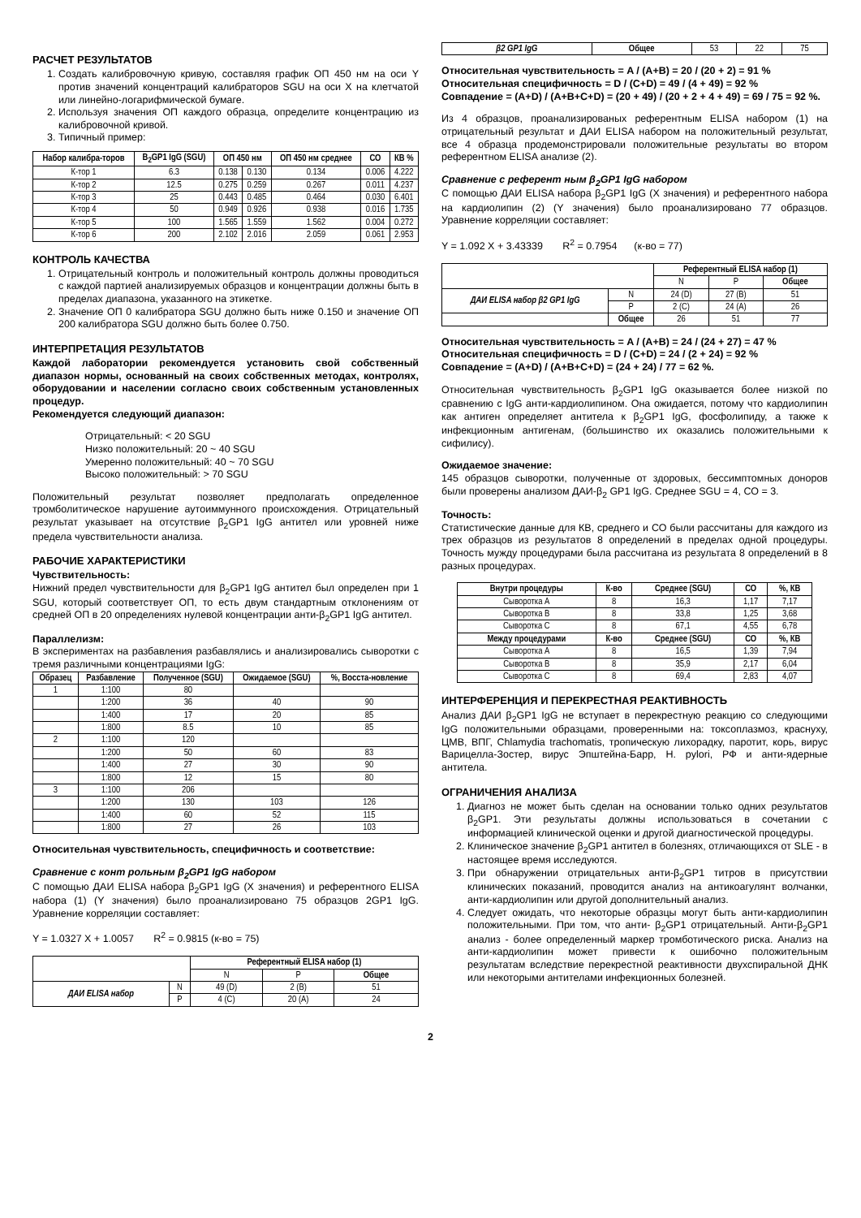РАСЧЕТ РЕЗУЛЬТАТОВ
1. Создать калибровочную кривую, составляя график ОП 450 нм на оси Y против значений концентраций калибраторов SGU на оси X на клетчатой или линейно-логарифмической бумаге.
2. Используя значения ОП каждого образца, определите концентрацию из калибровочной кривой.
3. Типичный пример:
| Набор калибра-торов | B<sub>2</sub>GP1 IgG (SGU) | ОП 450 нм | | ОП 450 нм среднее | СО | КВ % |
| --- | --- | --- | --- | --- | --- | --- |
| К-тор 1 | 6.3 | 0.138 | 0.130 | 0.134 | 0.006 | 4.222 |
| К-тор 2 | 12.5 | 0.275 | 0.259 | 0.267 | 0.011 | 4.237 |
| К-тор 3 | 25 | 0.443 | 0.485 | 0.464 | 0.030 | 6.401 |
| К-тор 4 | 50 | 0.949 | 0.926 | 0.938 | 0.016 | 1.735 |
| К-тор 5 | 100 | 1.565 | 1.559 | 1.562 | 0.004 | 0.272 |
| К-тор 6 | 200 | 2.102 | 2.016 | 2.059 | 0.061 | 2.953 |
КОНТРОЛЬ КАЧЕСТВА
1. Отрицательный контроль и положительный контроль должны проводиться с каждой партией анализируемых образцов и концентрации должны быть в пределах диапазона, указанного на этикетке.
2. Значение ОП 0 калибратора SGU должно быть ниже 0.150 и значение ОП 200 калибратора SGU должно быть более 0.750.
ИНТЕРПРЕТАЦИЯ РЕЗУЛЬТАТОВ
Каждой лаборатории рекомендуется установить свой собственный диапазон нормы, основанный на своих собственных методах, контролях, оборудовании и населении согласно своих собственным установленных процедур.
Рекомендуется следующий диапазон:
Отрицательный: < 20 SGU
Низко положительный: 20 ~ 40 SGU
Умеренно положительный: 40 ~ 70 SGU
Высоко положительный: > 70 SGU
Положительный результат позволяет предполагать определенное тромболитическое нарушение аутоиммунного происхождения. Отрицательный результат указывает на отсутствие β<sub>2</sub>GP1 IgG антител или уровней ниже предела чувствительности анализа.
РАБОЧИЕ ХАРАКТЕРИСТИКИ
Чувствительность:
Нижний предел чувствительности для β<sub>2</sub>GP1 IgG антител был определен при 1 SGU, который соответствует ОП, то есть двум стандартным отклонениям от средней ОП в 20 определениях нулевой концентрации анти-β<sub>2</sub>GP1 IgG антител.
Параллелизм:
В экспериментах на разбавления разбавлялись и анализировались сыворотки с тремя различными концентрациями IgG:
| Образец | Разбавление | Полученное (SGU) | Ожидаемое (SGU) | %, Восста-новление |
| --- | --- | --- | --- | --- |
| 1 | 1:100 | 80 | | |
| | 1:200 | 36 | 40 | 90 |
| | 1:400 | 17 | 20 | 85 |
| | 1:800 | 8.5 | 10 | 85 |
| 2 | 1:100 | 120 | | |
| | 1:200 | 50 | 60 | 83 |
| | 1:400 | 27 | 30 | 90 |
| | 1:800 | 12 | 15 | 80 |
| 3 | 1:100 | 206 | | |
| | 1:200 | 130 | 103 | 126 |
| | 1:400 | 60 | 52 | 115 |
| | 1:800 | 27 | 26 | 103 |
Относительная чувствительность, специфичность и соответствие:
Сравнение с конт рольным β<sub>2</sub>GP1 IgG набором
С помощью ДАИ ELISA набора β<sub>2</sub>GP1 IgG (X значения) и референтного ELISA набора (1) (Y значения) было проанализировано 75 образцов 2GP1 IgG. Уравнение корреляции составляет:
Y = 1.0327 X + 1.0057 R<sup>2</sup> = 0.9815 (к-во = 75)
| | | Референтный ELISA набор (1) | | |
| | | N | P | Общее |
| ДАИ ELISA набор | N | 49 (D) | 2 (B) | 51 |
| | P | 4 (C) | 20 (A) | 24 |
| β2 GP1 IgG | Общее | 53 | 22 | 75 |
Относительная чувствительность = A / (A+B) = 20 / (20 + 2) = 91 %
Относительная специфичность = D / (C+D) = 49 / (4 + 49) = 92 %
Совпадение = (A+D) / (A+B+C+D) = (20 + 49) / (20 + 2 + 4 + 49) = 69 / 75 = 92 %.
Из 4 образцов, проанализированых референтным ELISA набором (1) на отрицательный результат и ДАИ ELISA набором на положительный результат, все 4 образца продемонстрировали положительные результаты во втором референтном ELISA анализе (2).
Сравнение с референт ным β<sub>2</sub>GP1 IgG набором
С помощью ДАИ ELISA набора β<sub>2</sub>GP1 IgG (X значения) и референтного набора на кардиолипин (2) (Y значения) было проанализировано 77 образцов. Уравнение корреляции составляет:
Y = 1.092 X + 3.43339 R<sup>2</sup> = 0.7954 (к-во = 77)
| | | Референтный ELISA набор (1) | | |
| | | N | P | Общее |
| ДАИ ELISA набор β2 GP1 IgG | N | 24 (D) | 27 (B) | 51 |
| | P | 2 (C) | 24 (A) | 26 |
| | Общее | 26 | 51 | 77 |
Относительная чувствительность = A / (A+B) = 24 / (24 + 27) = 47 %
Относительная специфичность = D / (C+D) = 24 / (2 + 24) = 92 %
Совпадение = (A+D) / (A+B+C+D) = (24 + 24) / 77 = 62 %.
Относительная чувствительность β<sub>2</sub>GP1 IgG оказывается более низкой по сравнению с IgG анти-кардиолипином. Она ожидается, потому что кардиолипин как антиген определяет антитела к β<sub>2</sub>GP1 IgG, фосфолипиду, а также к инфекционным антигенам, (большинство их оказались положительными к сифилису).
Ожидаемое значение:
145 образцов сыворотки, полученные от здоровых, бессимптомных доноров были проверены анализом ДАИ-β<sub>2</sub> GP1 IgG. Среднее SGU = 4, СО = 3.
Точность:
Статистические данные для КВ, среднего и СО были рассчитаны для каждого из трех образцов из результатов 8 определений в пределах одной процедуры. Точность мужду процедурами была рассчитана из результата 8 определений в 8 разных процедурах.
| Внутри процедуры | К-во | Среднее (SGU) | СО | %, КВ |
| --- | --- | --- | --- | --- |
| Сыворотка A | 8 | 16,3 | 1,17 | 7,17 |
| Сыворотка B | 8 | 33,8 | 1,25 | 3,68 |
| Сыворотка C | 8 | 67,1 | 4,55 | 6,78 |
| Между процедурами | К-во | Среднее (SGU) | СО | %, КВ |
| Сыворотка A | 8 | 16,5 | 1,39 | 7,94 |
| Сыворотка B | 8 | 35,9 | 2,17 | 6,04 |
| Сыворотка C | 8 | 69,4 | 2,83 | 4,07 |
ИНТЕРФЕРЕНЦИЯ И ПЕРЕКРЕСТНАЯ РЕАКТИВНОСТЬ
Анализ ДАИ β<sub>2</sub>GP1 IgG не вступает в перекрестную реакцию со следующими IgG положительными образцами, проверенными на: токсоплазмоз, краснуху, ЦМВ, ВПГ, Chlamydia trachomatis, тропическую лихорадку, паротит, корь, вирус Варицелла-Зостер, вирус Эпштейна-Барр, H. pylori, РФ и анти-ядерные антитела.
ОГРАНИЧЕНИЯ АНАЛИЗА
1. Диагноз не может быть сделан на основании только одних результатов β<sub>2</sub>GP1. Эти результаты должны использоваться в сочетании с информацией клинической оценки и другой диагностической процедуры.
2. Клиническое значение β<sub>2</sub>GP1 антител в болезнях, отличающихся от SLE - в настоящее время исследуются.
3. При обнаружении отрицательных анти-β<sub>2</sub>GP1 титров в присутствии клинических показаний, проводится анализ на антикоагулянт волчанки, анти-кардиолипин или другой дополнительный анализ.
4. Следует ожидать, что некоторые образцы могут быть анти-кардиолипин положительными. При том, что анти- β<sub>2</sub>GP1 отрицательный. Анти-β<sub>2</sub>GP1 анализ - более определенный маркер тромботического риска. Анализ на анти-кардиолипин может привести к ошибочно положительным результатам вследствие перекрестной реактивности двухспиральной ДНК или некоторыми антителами инфекционных болезней.
2